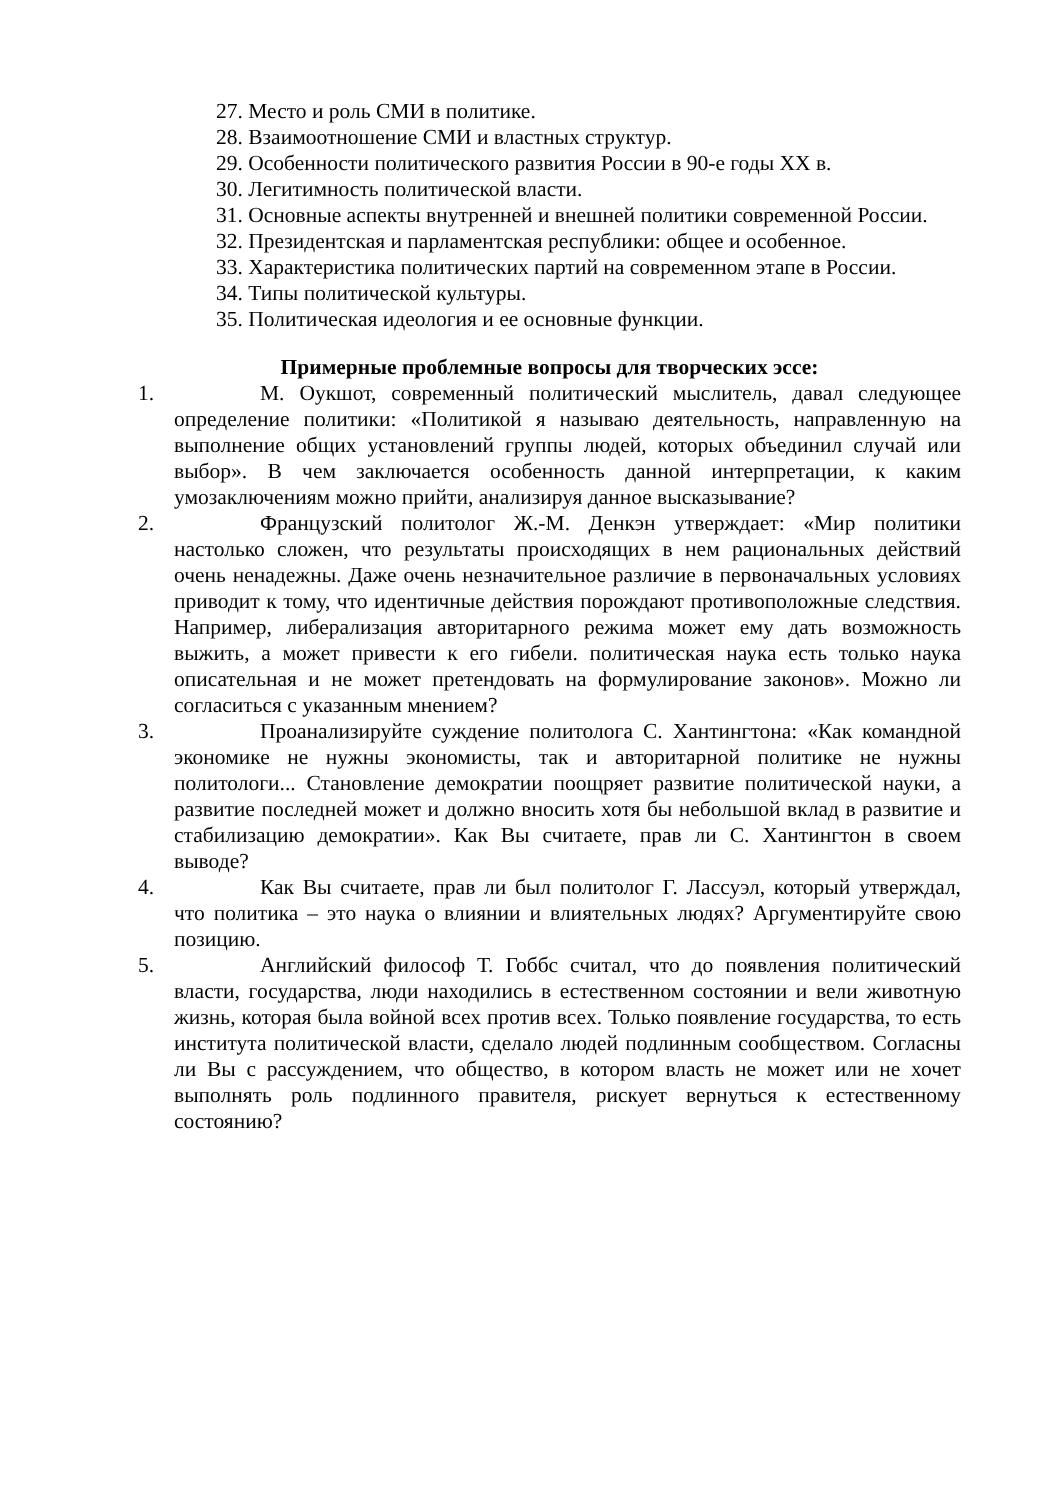27. Место и роль СМИ в политике.
28. Взаимоотношение СМИ и властных структур.
29. Особенности политического развития России в 90-е годы XX в.
30. Легитимность политической власти.
31. Основные аспекты внутренней и внешней политики современной России.
32. Президентская и парламентская республики: общее и особенное.
33. Характеристика политических партий на современном этапе в России.
34. Типы политической культуры.
35. Политическая идеология и ее основные функции.
Примерные проблемные вопросы для творческих эссе:
1. М. Оукшот, современный политический мыслитель, давал следующее определение политики: «Политикой я называю деятельность, направленную на выполнение общих установлений группы людей, которых объединил случай или выбор». В чем заключается особенность данной интерпретации, к каким умозаключениям можно прийти, анализируя данное высказывание?
2. Французский политолог Ж.-М. Денкэн утверждает: «Мир политики настолько сложен, что результаты происходящих в нем рациональных действий очень ненадежны. Даже очень незначительное различие в первоначальных условиях приводит к тому, что идентичные действия порождают противоположные следствия. Например, либерализация авторитарного режима может ему дать возможность выжить, а может привести к его гибели. политическая наука есть только наука описательная и не может претендовать на формулирование законов». Можно ли согласиться с указанным мнением?
3. Проанализируйте суждение политолога С. Хантингтона: «Как командной экономике не нужны экономисты, так и авторитарной политике не нужны политологи... Становление демократии поощряет развитие политической науки, а развитие последней может и должно вносить хотя бы небольшой вклад в развитие и стабилизацию демократии». Как Вы считаете, прав ли С. Хантингтон в своем выводе?
4. Как Вы считаете, прав ли был политолог Г. Лассуэл, который утверждал, что политика – это наука о влиянии и влиятельных людях? Аргументируйте свою позицию.
5. Английский философ Т. Гоббс считал, что до появления политический власти, государства, люди находились в естественном состоянии и вели животную жизнь, которая была войной всех против всех. Только появление государства, то есть института политической власти, сделало людей подлинным сообществом. Согласны ли Вы с рассуждением, что общество, в котором власть не может или не хочет выполнять роль подлинного правителя, рискует вернуться к естественному состоянию?